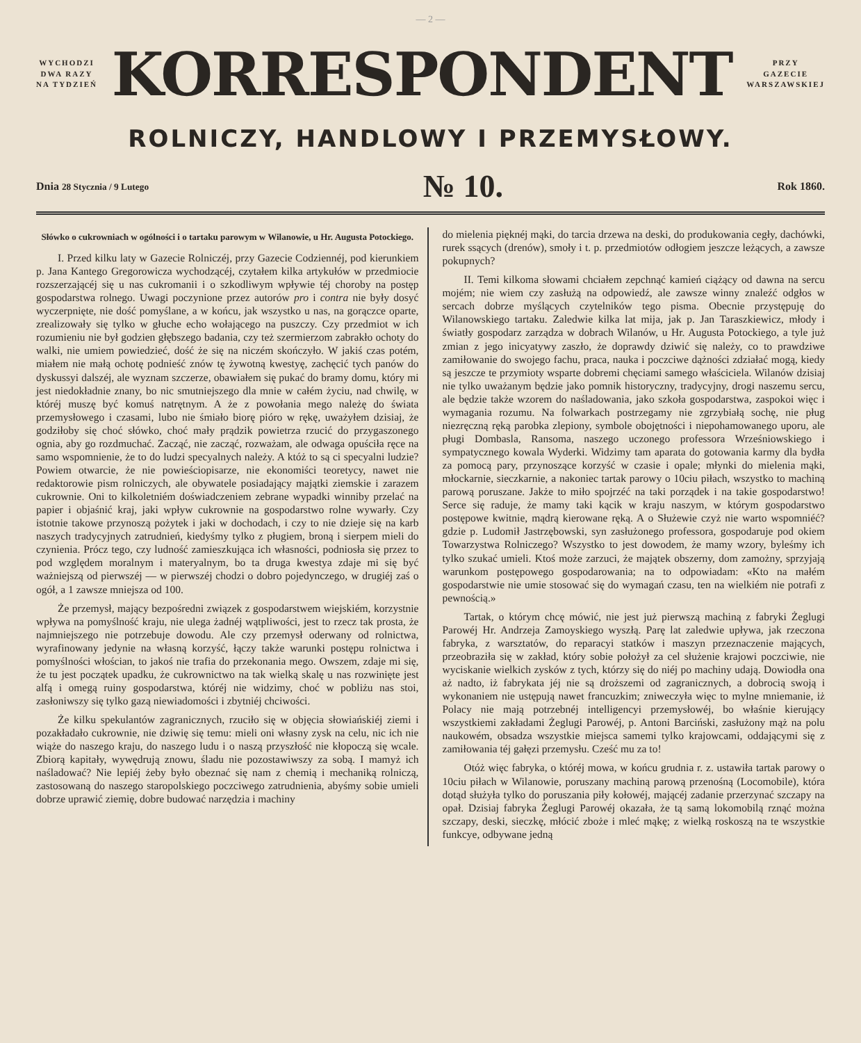— 2 —
WYCHODZI
DWA RAZY
NA TYDZIEŃ
KORRESPONDENT
PRZY
GAZECIE
WARSZAWSKIEJ
ROLNICZY, HANDLOWY I PRZEMYSŁOWY.
Dnia 28 Stycznia / 9 Lutego № 10. Rok 1860.
Słówko o cukrowniach w ogólności i o tartaku parowym w Wilanowie, u Hr. Augusta Potockiego.
I. Przed kilku laty w Gazecie Rolniczéj, przy Gazecie Codziennéj, pod kierunkiem p. Jana Kantego Gregorowicza wychodzącéj, czytałem kilka artykułów w przedmiocie rozszerzającéj się u nas cukromanii i o szkodliwym wpływie téj choroby na postęp gospodarstwa rolnego. Uwagi poczynione przez autorów pro i contra nie były dosyć wyczerpnięte, nie dość pomyślane, a w końcu, jak wszystko u nas, na gorączce oparte, zrealizowały się tylko w głuche echo wołającego na puszczy. Czy przedmiot w ich rozumieniu nie był godzien głębszego badania, czy też szermierzom zabrakło ochoty do walki, nie umiem powiedzieć, dość że się na niczém skończyło. W jakiś czas potém, miałem nie małą ochotę podnieść znów tę żywotną kwestyę, zachęcić tych panów do dyskussyi dalszéj, ale wyznam szczerze, obawiałem się pukać do bramy domu, który mi jest niedokładnie znany, bo nic smutniejszego dla mnie w całém życiu, nad chwilę, w któréj muszę być komuś natrętnym. A że z powołania mego należę do świata przemysłowego i czasami, lubo nie śmiało biorę pióro w rękę, uważyłem dzisiaj, że godziłoby się choć słówko, choć mały prądzik powietrza rzucić do przygaszonego ognia, aby go rozdmuchać. Zacząć, nie zacząć, rozważam, ale odwaga opuściła ręce na samo wspomnienie, że to do ludzi specyalnych należy. A któż to są ci specyalni ludzie? Powiem otwarcie, że nie powieściopisarze, nie ekonomiści teoretycy, nawet nie redaktorowie pism rolniczych, ale obywatele posiadający majątki ziemskie i zarazem cukrownie. Oni to kilkoletniém doświadczeniem zebrane wypadki winniby przelać na papier i objaśnić kraj, jaki wpływ cukrownie na gospodarstwo rolne wywarły. Czy istotnie takowe przynoszą pożytek i jaki w dochodach, i czy to nie dzieje się na karb naszych tradycyjnych zatrudnień, kiedyśmy tylko z pługiem, broną i sierpem mieli do czynienia. Prócz tego, czy ludność zamieszkująca ich własności, podniosła się przez to pod względem moralnym i materyalnym, bo ta druga kwestya zdaje mi się być ważniejszą od pierwszéj — w pierwszéj chodzi o dobro pojedynczego, w drugiéj zaś o ogół, a 1 zawsze mniejsza od 100.
Że przemysł, mający bezpośredni związek z gospodarstwem wiejskiém, korzystnie wpływa na pomyślność kraju, nie ulega żadnéj wątpliwości, jest to rzecz tak prosta, że najmniejszego nie potrzebuje dowodu. Ale czy przemysł oderwany od rolnictwa, wyrafinowany jedynie na własną korzyść, łączy także warunki postępu rolnictwa i pomyślności włościan, to jakoś nie trafia do przekonania mego. Owszem, zdaje mi się, że tu jest początek upadku, że cukrownictwo na tak wielką skalę u nas rozwinięte jest alfą i omegą ruiny gospodarstwa, któréj nie widzimy, choć w pobliżu nas stoi, zasłoniwszy się tylko gazą niewiadomości i zbytniéj chciwości.
Że kilku spekulantów zagranicznych, rzuciło się w objęcia słowiańskiéj ziemi i pozakładało cukrownie, nie dziwię się temu: mieli oni własny zysk na celu, nic ich nie wiąże do naszego kraju, do naszego ludu i o naszą przyszłość nie kłopoczą się wcale. Zbiorą kapitały, wywędrują znowu, śladu nie pozostawiwszy za sobą. I mamyż ich naśladować? Nie lepiéj żeby było obeznać się nam z chemią i mechaniką rolniczą, zastosowaną do naszego staropolskiego poczciwego zatrudnienia, abyśmy sobie umieli dobrze uprawić ziemię, dobre budować narzędzia i machiny
do mielenia pięknéj mąki, do tarcia drzewa na deski, do produkowania cegły, dachówki, rurek ssących (drenów), smoły i t. p. przedmiotów odłogiem jeszcze leżących, a zawsze pokupnych?
II. Temi kilkoma słowami chciałem zepchnąć kamień ciążący od dawna na sercu mojém; nie wiem czy zasłużą na odpowiedź, ale zawsze winny znaleźć odgłos w sercach dobrze myślących czytelników tego pisma. Obecnie przystępuję do Wilanowskiego tartaku. Zaledwie kilka lat mija, jak p. Jan Taraszkiewicz, młody i światły gospodarz zarządza w dobrach Wilanów, u Hr. Augusta Potockiego, a tyle już zmian z jego inicyatywy zaszło, że doprawdy dziwić się należy, co to prawdziwe zamiłowanie do swojego fachu, praca, nauka i poczciwe dążności zdziałać mogą, kiedy są jeszcze te przymioty wsparte dobremi chęciami samego właściciela. Wilanów dzisiaj nie tylko uważanym będzie jako pomnik historyczny, tradycyjny, drogi naszemu sercu, ale będzie także wzorem do naśladowania, jako szkoła gospodarstwa, zaspokoi więc i wymagania rozumu. Na folwarkach postrzegamy nie zgrzybiałą sochę, nie pług niezręczną ręką parobka zlepiony, symbole obojętności i niepohamowanego uporu, ale pługi Dombasla, Ransoma, naszego uczonego professora Wrześniowskiego i sympatycznego kowala Wyderki. Widzimy tam aparata do gotowania karmy dla bydła za pomocą pary, przynoszące korzyść w czasie i opale; młynki do mielenia mąki, młockarnie, sieczkarnie, a nakoniec tartak parowy o 10ciu piłach, wszystko to machiną parową poruszane. Jakże to miło spojrzéć na taki porządek i na takie gospodarstwo! Serce się raduje, że mamy taki kącik w kraju naszym, w którym gospodarstwo postępowe kwitnie, mądrą kierowane ręką. A o Służewie czyż nie warto wspomniéć? gdzie p. Ludomił Jastrzębowski, syn zasłużonego professora, gospodaruje pod okiem Towarzystwa Rolniczego? Wszystko to jest dowodem, że mamy wzory, byleśmy ich tylko szukać umieli. Ktoś może zarzuci, że majątek obszerny, dom zamożny, sprzyjają warunkom postępowego gospodarowania; na to odpowiadam: «Kto na małém gospodarstwie nie umie stosować się do wymagań czasu, ten na wielkiém nie potrafi z pewnością.»
Tartak, o którym chcę mówić, nie jest już pierwszą machiną z fabryki Żeglugi Parowéj Hr. Andrzeja Zamoyskiego wyszłą. Parę lat zaledwie upływa, jak rzeczona fabryka, z warsztatów, do reparacyi statków i maszyn przeznaczenie mających, przeobraziła się w zakład, który sobie położył za cel służenie krajowi poczciwie, nie wyciskanie wielkich zysków z tych, którzy się do niéj po machiny udają. Dowiodła ona aż nadto, iż fabrykata jéj nie są droższemi od zagranicznych, a dobrocią swoją i wykonaniem nie ustępują nawet francuzkim; zniweczyła więc to mylne mniemanie, iż Polacy nie mają potrzebnéj intelligencyi przemysłowéj, bo właśnie kierujący wszystkiemi zakładami Żeglugi Parowéj, p. Antoni Barciński, zasłużony mąż na polu naukowém, obsadza wszystkie miejsca samemi tylko krajowcami, oddającymi się z zamiłowania téj gałęzi przemysłu. Cześć mu za to!
Otóż więc fabryka, o któréj mowa, w końcu grudnia r. z. ustawiła tartak parowy o 10ciu piłach w Wilanowie, poruszany machiną parową przenośną (Locomobile), która dotąd służyła tylko do poruszania piły kołowéj, mającéj zadanie przerzynać szczapy na opał. Dzisiaj fabryka Żeglugi Parowéj okazała, że tą samą lokomobilą rznąć można szczapy, deski, sieczkę, młócić zboże i mleć mąkę; z wielką roskoszą na te wszystkie funkcye, odbywane jedną